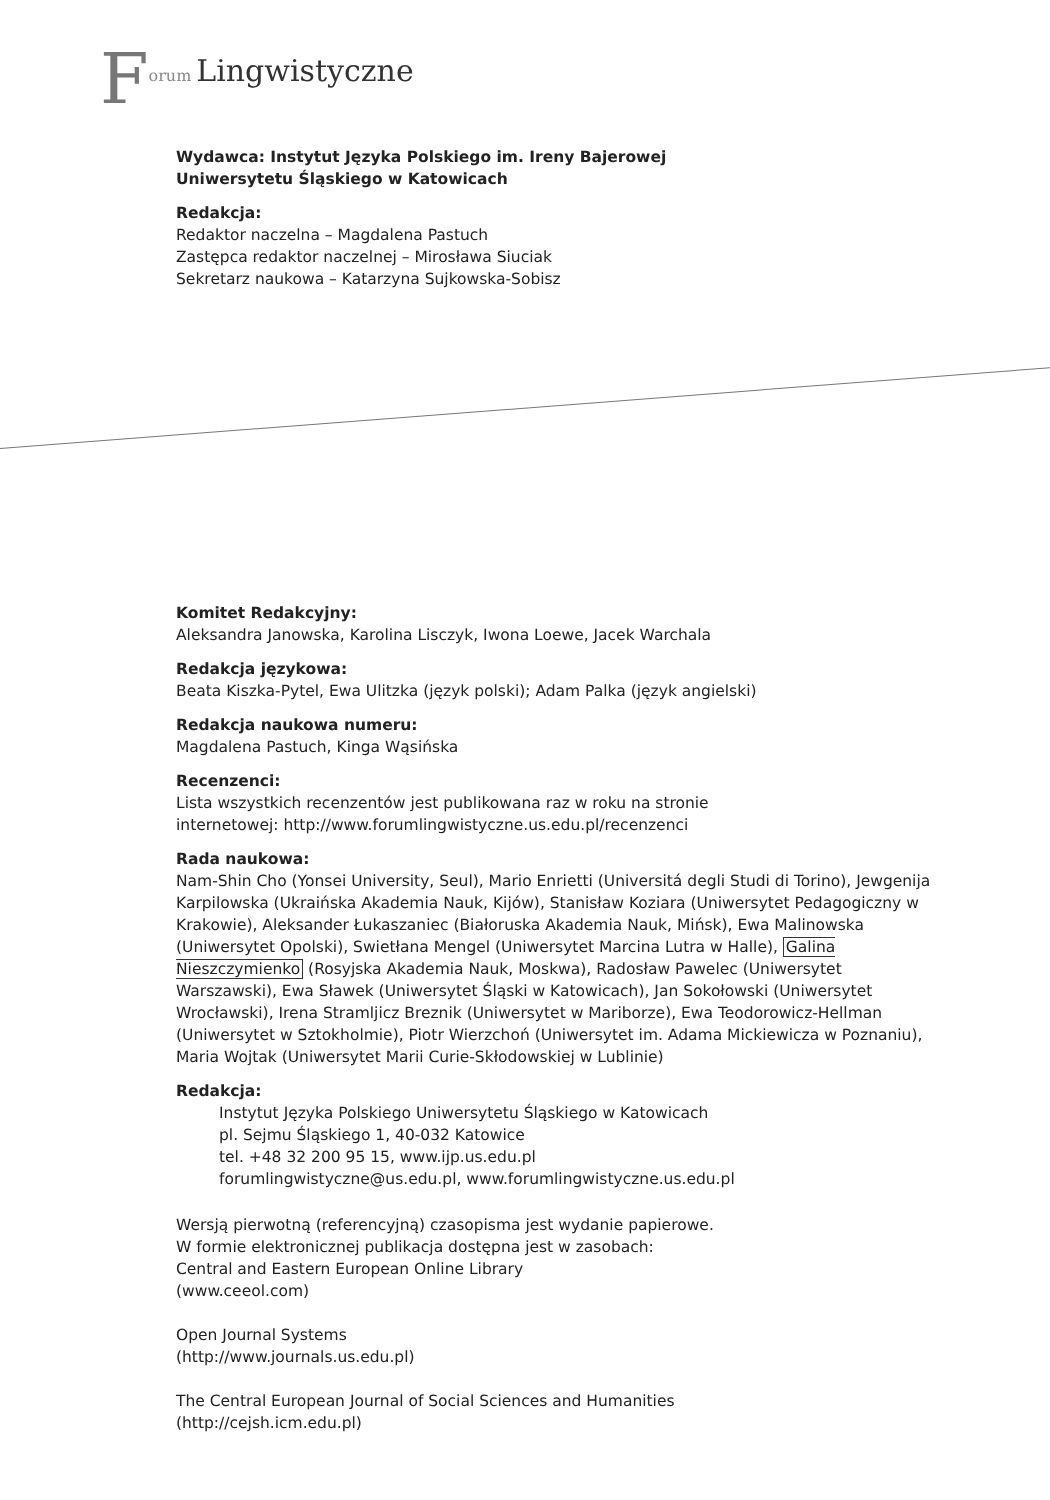Forum Lingwistyczne
Wydawca: Instytut Języka Polskiego im. Ireny Bajerowej
Uniwersytetu Śląskiego w Katowicach
Redakcja:
Redaktor naczelna – Magdalena Pastuch
Zastępca redaktor naczelnej – Mirosława Siuciak
Sekretarz naukowa – Katarzyna Sujkowska-Sobisz
Komitet Redakcyjny:
Aleksandra Janowska, Karolina Lisczyk, Iwona Loewe, Jacek Warchala
Redakcja językowa:
Beata Kiszka-Pytel, Ewa Ulitzka (język polski); Adam Palka (język angielski)
Redakcja naukowa numeru:
Magdalena Pastuch, Kinga Wąsińska
Recenzenci:
Lista wszystkich recenzentów jest publikowana raz w roku na stronie
internetowej: http://www.forumlingwistyczne.us.edu.pl/recenzenci
Rada naukowa:
Nam-Shin Cho (Yonsei University, Seul), Mario Enrietti (Universitá degli Studi di Torino), Jewgenija Karpilowska (Ukraińska Akademia Nauk, Kijów), Stanisław Koziara (Uniwersytet Pedagogiczny w Krakowie), Aleksander Łukaszaniec (Białoruska Akademia Nauk, Mińsk), Ewa Malinowska (Uniwersytet Opolski), Swietłana Mengel (Uniwersytet Marcina Lutra w Halle), Galina Nieszczymienko (Rosyjska Akademia Nauk, Moskwa), Radosław Pawelec (Uniwersytet Warszawski), Ewa Sławek (Uniwersytet Śląski w Katowicach), Jan Sokołowski (Uniwersytet Wrocławski), Irena Stramljicz Breznik (Uniwersytet w Mariborze), Ewa Teodorowicz-Hellman (Uniwersytet w Sztokholmie), Piotr Wierzchoń (Uniwersytet im. Adama Mickiewicza w Poznaniu), Maria Wojtak (Uniwersytet Marii Curie-Skłodowskiej w Lublinie)
Redakcja:
Instytut Języka Polskiego Uniwersytetu Śląskiego w Katowicach
pl. Sejmu Śląskiego 1, 40-032 Katowice
tel. +48 32 200 95 15, www.ijp.us.edu.pl
forumlingwistyczne@us.edu.pl, www.forumlingwistyczne.us.edu.pl
Wersją pierwotną (referencyjną) czasopisma jest wydanie papierowe.
W formie elektronicznej publikacja dostępna jest w zasobach:
Central and Eastern European Online Library
(www.ceeol.com)
Open Journal Systems
(http://www.journals.us.edu.pl)
The Central European Journal of Social Sciences and Humanities
(http://cejsh.icm.edu.pl)